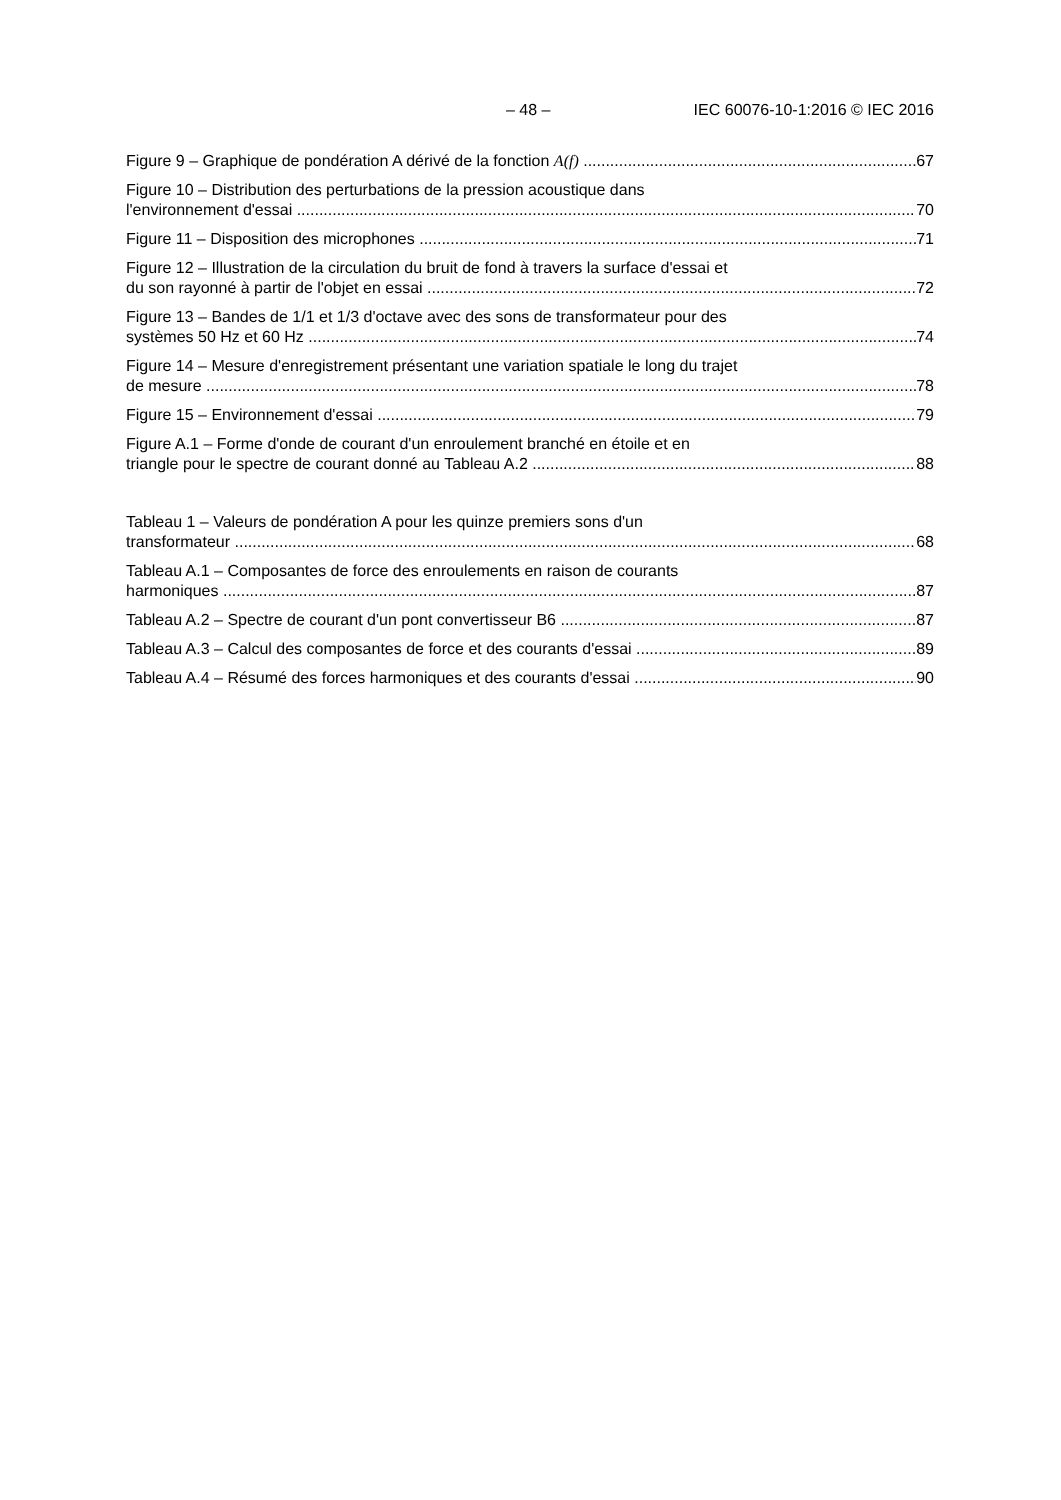– 48 – IEC 60076-10-1:2016 © IEC 2016
Figure 9 – Graphique de pondération A dérivé de la fonction A(f)
67
Figure 10 – Distribution des perturbations de la pression acoustique dans
l'environnement d'essai
70
Figure 11 – Disposition des microphones
71
Figure 12 – Illustration de la circulation du bruit de fond à travers la surface d'essai et
du son rayonné à partir de l'objet en essai
72
Figure 13 – Bandes de 1/1 et 1/3 d'octave avec des sons de transformateur pour des
systèmes 50 Hz et 60 Hz
74
Figure 14 – Mesure d'enregistrement présentant une variation spatiale le long du trajet
de mesure
78
Figure 15 – Environnement d'essai
79
Figure A.1 – Forme d'onde de courant d'un enroulement branché en étoile et en
triangle pour le spectre de courant donné au Tableau A.2
88
Tableau 1 – Valeurs de pondération A pour les quinze premiers sons d'un
transformateur
68
Tableau A.1 – Composantes de force des enroulements en raison de courants
harmoniques
87
Tableau A.2 – Spectre de courant d'un pont convertisseur B6
87
Tableau A.3 – Calcul des composantes de force et des courants d'essai
89
Tableau A.4 – Résumé des forces harmoniques et des courants d'essai
90